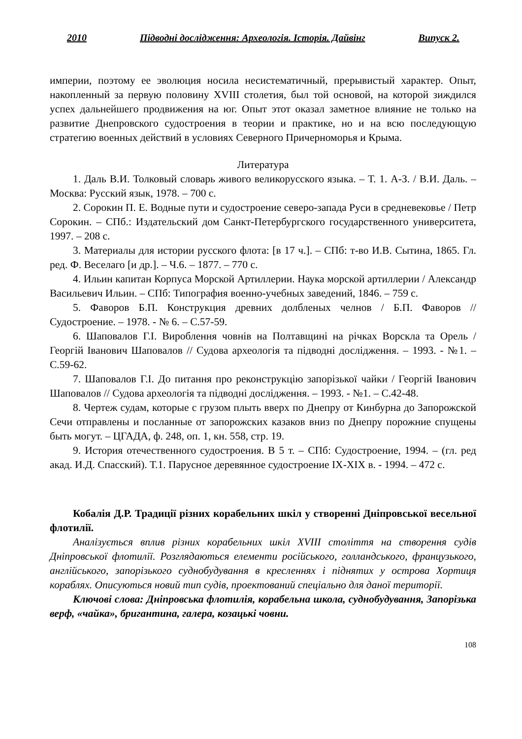2010 Підводні дослідження: Археологія. Історія. Дайвінг Випуск 2.
империи, поэтому ее эволюция носила несистематичный, прерывистый характер. Опыт, накопленный за первую половину XVIII столетия, был той основой, на которой зиждился успех дальнейшего продвижения на юг. Опыт этот оказал заметное влияние не только на развитие Днепровского судостроения в теории и практике, но и на всю последующую стратегию военных действий в условиях Северного Причерноморья и Крыма.
Литература
1. Даль В.И. Толковый словарь живого великорусского языка. – Т. 1. А-З. / В.И. Даль. – Москва: Русский язык, 1978. – 700 с.
2. Сорокин П. Е. Водные пути и судостроение северо-запада Руси в средневековье / Петр Сорокин. – СПб.: Издательский дом Санкт-Петербургского государственного университета, 1997. – 208 с.
3. Материалы для истории русского флота: [в 17 ч.]. – СПб: т-во И.В. Сытина, 1865. Гл. ред. Ф. Веселаго [и др.]. – Ч.6. – 1877. – 770 с.
4. Ильин капитан Корпуса Морской Артиллерии. Наука морской артиллерии / Александр Васильевич Ильин. – СПб: Типография военно-учебных заведений, 1846. – 759 с.
5. Фаворов Б.П. Конструкция древних долбленых челнов / Б.П. Фаворов // Судостроение. – 1978. - № 6. – С.57-59.
6. Шаповалов Г.І. Вироблення човнів на Полтавщині на річках Ворскла та Орель / Георгій Іванович Шаповалов // Судова археологія та підводні дослідження. – 1993. - №1. – С.59-62.
7. Шаповалов Г.І. До питання про реконструкцію запорізької чайки / Георгій Іванович Шаповалов // Судова археологія та підводні дослідження. – 1993. - №1. – С.42-48.
8. Чертеж судам, которые с грузом плыть вверх по Днепру от Кинбурна до Запорожской Сечи отправлены и посланные от запорожских казаков вниз по Днепру порожние спущены быть могут. – ЦГАДА, ф. 248, оп. 1, кн. 558, стр. 19.
9. История отечественного судостроения. В 5 т. – СПб: Судостроение, 1994. – (гл. ред акад. И.Д. Спасский). Т.1. Парусное деревянное судостроение IX-XIX в. - 1994. – 472 с.
Кобалія Д.Р. Традиції різних корабельних шкіл у створенні Дніпровської весельної флотилії.
Аналізується вплив різних корабельних шкіл XVIII століття на створення судів Дніпровської флотилії. Розглядаються елементи російського, голландського, французького, англійського, запорізького суднобудування в кресленнях і піднятих у острова Хортиця кораблях. Описуються новий тип судів, проектований спеціально для даної території.
Ключові слова: Дніпровська флотилія, корабельна школа, суднобудування, Запорізька верф, «чайка», бригантина, галера, козацькі човни.
108